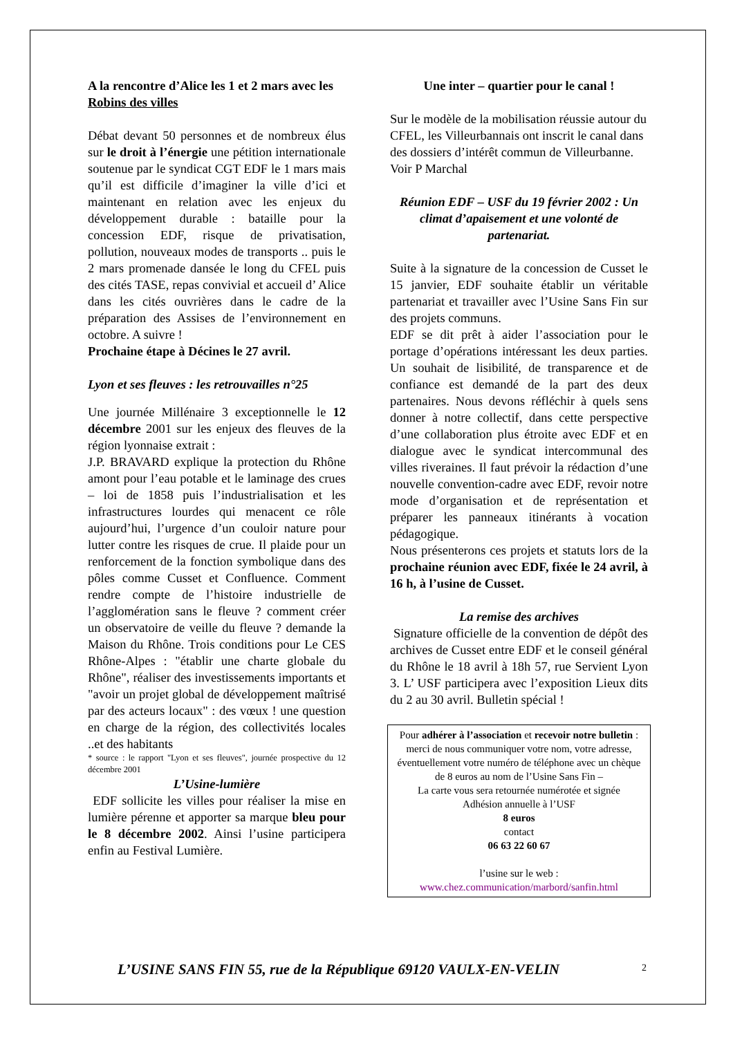A la rencontre d’Alice les 1 et 2 mars avec les Robins des villes
Débat devant 50 personnes et de nombreux élus sur le droit à l’énergie une pétition internationale soutenue par le syndicat CGT EDF le 1 mars mais qu’il est difficile d’imaginer la ville d’ici et maintenant en relation avec les enjeux du développement durable : bataille pour la concession EDF, risque de privatisation, pollution, nouveaux modes de transports .. puis le 2 mars promenade dansée le long du CFEL puis des cités TASE, repas convivial et accueil d’ Alice dans les cités ouvrières dans le cadre de la préparation des Assises de l’environnement en octobre. A suivre !
Prochaine étape à Décines le 27 avril.
Lyon et ses fleuves : les retrouvailles n°25
Une journée Millénaire 3 exceptionnelle le 12 décembre 2001 sur les enjeux des fleuves de la région lyonnaise extrait :
J.P. BRAVARD explique la protection du Rhône amont pour l’eau potable et le laminage des crues – loi de 1858 puis l’industrialisation et les infrastructures lourdes qui menacent ce rôle aujourd’hui, l’urgence d’un couloir nature pour lutter contre les risques de crue. Il plaide pour un renforcement de la fonction symbolique dans des pôles comme Cusset et Confluence. Comment rendre compte de l’histoire industrielle de l’agglomération sans le fleuve ? comment créer un observatoire de veille du fleuve ? demande la Maison du Rhône. Trois conditions pour Le CES Rhône-Alpes : "établir une charte globale du Rhône", réaliser des investissements importants et "avoir un projet global de développement maîtrisé par des acteurs locaux" : des vœux ! une question en charge de la région, des collectivités locales ..et des habitants
* source : le rapport "Lyon et ses fleuves", journée prospective du 12 décembre 2001
L’Usine-lumière
EDF sollicite les villes pour réaliser la mise en lumière pérenne et apporter sa marque bleu pour le 8 décembre 2002. Ainsi l’usine participera enfin au Festival Lumière.
Une inter – quartier pour le canal !
Sur le modèle de la mobilisation réussie autour du CFEL, les Villeurbannais ont inscrit le canal dans des dossiers d’intérêt commun de Villeurbanne. Voir P Marchal
Réunion EDF – USF du 19 février 2002 : Un climat d’apaisement et une volonté de partenariat.
Suite à la signature de la concession de Cusset le 15 janvier, EDF souhaite établir un véritable partenariat et travailler avec l’Usine Sans Fin sur des projets communs.
EDF se dit prêt à aider l’association pour le portage d’opérations intéressant les deux parties. Un souhait de lisibilité, de transparence et de confiance est demandé de la part des deux partenaires. Nous devons réfléchir à quels sens donner à notre collectif, dans cette perspective d’une collaboration plus étroite avec EDF et en dialogue avec le syndicat intercommunal des villes riveraines. Il faut prévoir la rédaction d’une nouvelle convention-cadre avec EDF, revoir notre mode d’organisation et de représentation et préparer les panneaux itinérants à vocation pédagogique.
Nous présenterons ces projets et statuts lors de la prochaine réunion avec EDF, fixée le 24 avril, à 16 h, à l’usine de Cusset.
La remise des archives
Signature officielle de la convention de dépôt des archives de Cusset entre EDF et le conseil général du Rhône le 18 avril à 18h 57, rue Servient Lyon 3. L’ USF participera avec l’exposition Lieux dits du 2 au 30 avril. Bulletin spécial !
Pour adhérer à l’association et recevoir notre bulletin : merci de nous communiquer votre nom, votre adresse, éventuellement votre numéro de téléphone avec un chèque de 8 euros au nom de l’Usine Sans Fin –
La carte vous sera retournée numérotée et signée
Adhésion annuelle à l’USF
8 euros
contact
06 63 22 60 67
l’usine sur le web :
www.chez.communication/marbord/sanfin.html
L’USINE SANS FIN 55, rue de la République 69120 VAULX-EN-VELIN
2